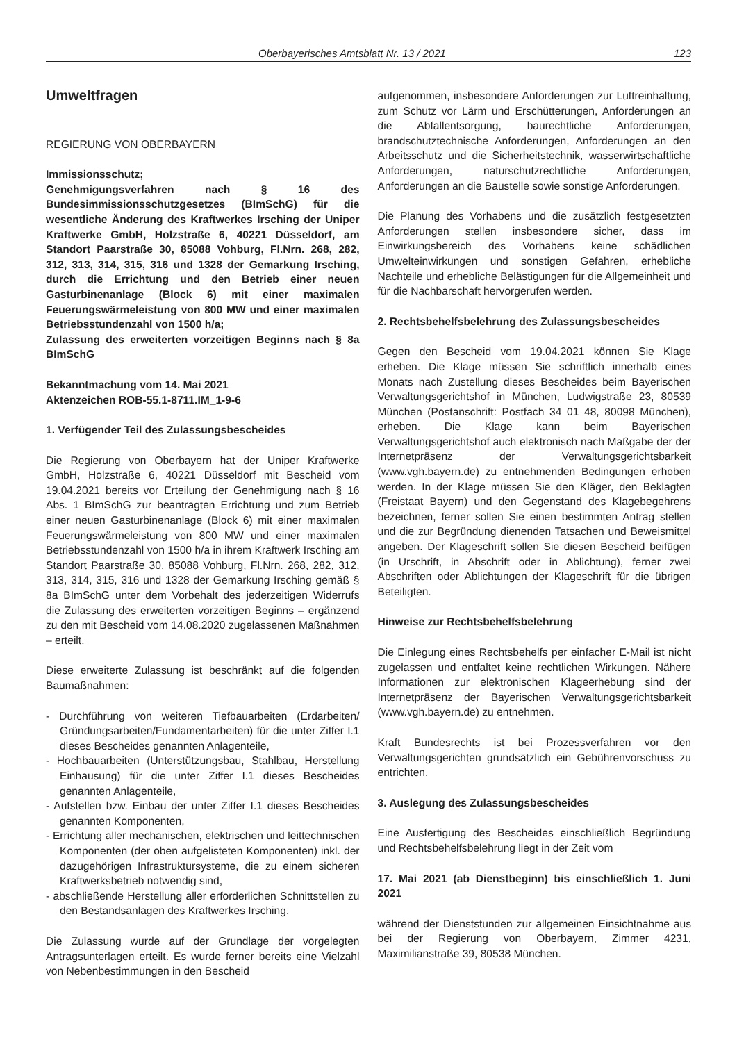Oberbayerisches Amtsblatt Nr. 13 / 2021 123
Umweltfragen
REGIERUNG VON OBERBAYERN
Immissionsschutz;
Genehmigungsverfahren nach § 16 des Bundesimmissionsschutzgesetzes (BImSchG) für die wesentliche Änderung des Kraftwerkes Irsching der Uniper Kraftwerke GmbH, Holzstraße 6, 40221 Düsseldorf, am Standort Paarstraße 30, 85088 Vohburg, Fl.Nrn. 268, 282, 312, 313, 314, 315, 316 und 1328 der Gemarkung Irsching, durch die Errichtung und den Betrieb einer neuen Gasturbinenanlage (Block 6) mit einer maximalen Feuerungswärmeleistung von 800 MW und einer maximalen Betriebsstundenzahl von 1500 h/a;
Zulassung des erweiterten vorzeitigen Beginns nach § 8a BImSchG
Bekanntmachung vom 14. Mai 2021
Aktenzeichen ROB-55.1-8711.IM_1-9-6
1. Verfügender Teil des Zulassungsbescheides
Die Regierung von Oberbayern hat der Uniper Kraftwerke GmbH, Holzstraße 6, 40221 Düsseldorf mit Bescheid vom 19.04.2021 bereits vor Erteilung der Genehmigung nach § 16 Abs. 1 BImSchG zur beantragten Errichtung und zum Betrieb einer neuen Gasturbinenanlage (Block 6) mit einer maximalen Feuerungswärmeleistung von 800 MW und einer maximalen Betriebsstundenzahl von 1500 h/a in ihrem Kraftwerk Irsching am Standort Paarstraße 30, 85088 Vohburg, Fl.Nrn. 268, 282, 312, 313, 314, 315, 316 und 1328 der Gemarkung Irsching gemäß § 8a BImSchG unter dem Vorbehalt des jederzeitigen Widerrufs die Zulassung des erweiterten vorzeitigen Beginns – ergänzend zu den mit Bescheid vom 14.08.2020 zugelassenen Maßnahmen – erteilt.
Diese erweiterte Zulassung ist beschränkt auf die folgenden Baumaßnahmen:
- Durchführung von weiteren Tiefbauarbeiten (Erdarbeiten/ Gründungsarbeiten/Fundamentarbeiten) für die unter Ziffer I.1 dieses Bescheides genannten Anlagenteile,
- Hochbauarbeiten (Unterstützungsbau, Stahlbau, Herstellung Einhausung) für die unter Ziffer I.1 dieses Bescheides genannten Anlagenteile,
- Aufstellen bzw. Einbau der unter Ziffer I.1 dieses Bescheides genannten Komponenten,
- Errichtung aller mechanischen, elektrischen und leittechnischen Komponenten (der oben aufgelisteten Komponenten) inkl. der dazugehörigen Infrastruktursysteme, die zu einem sicheren Kraftwerksbetrieb notwendig sind,
- abschließende Herstellung aller erforderlichen Schnittstellen zu den Bestandsanlagen des Kraftwerkes Irsching.
Die Zulassung wurde auf der Grundlage der vorgelegten Antragsunterlagen erteilt. Es wurde ferner bereits eine Vielzahl von Nebenbestimmungen in den Bescheid
aufgenommen, insbesondere Anforderungen zur Luftreinhaltung, zum Schutz vor Lärm und Erschütterungen, Anforderungen an die Abfallentsorgung, baurechtliche Anforderungen, brandschutztechnische Anforderungen, Anforderungen an den Arbeitsschutz und die Sicherheitstechnik, wasserwirtschaftliche Anforderungen, naturschutzrechtliche Anforderungen, Anforderungen an die Baustelle sowie sonstige Anforderungen.
Die Planung des Vorhabens und die zusätzlich festgesetzten Anforderungen stellen insbesondere sicher, dass im Einwirkungsbereich des Vorhabens keine schädlichen Umwelteinwirkungen und sonstigen Gefahren, erhebliche Nachteile und erhebliche Belästigungen für die Allgemeinheit und für die Nachbarschaft hervorgerufen werden.
2. Rechtsbehelfsbelehrung des Zulassungsbescheides
Gegen den Bescheid vom 19.04.2021 können Sie Klage erheben. Die Klage müssen Sie schriftlich innerhalb eines Monats nach Zustellung dieses Bescheides beim Bayerischen Verwaltungsgerichtshof in München, Ludwigstraße 23, 80539 München (Postanschrift: Postfach 34 01 48, 80098 München), erheben. Die Klage kann beim Bayerischen Verwaltungsgerichtshof auch elektronisch nach Maßgabe der der Internetpräsenz der Verwaltungsgerichtsbarkeit (www.vgh.bayern.de) zu entnehmenden Bedingungen erhoben werden. In der Klage müssen Sie den Kläger, den Beklagten (Freistaat Bayern) und den Gegenstand des Klagebegehrens bezeichnen, ferner sollen Sie einen bestimmten Antrag stellen und die zur Begründung dienenden Tatsachen und Beweismittel angeben. Der Klageschrift sollen Sie diesen Bescheid beifügen (in Urschrift, in Abschrift oder in Ablichtung), ferner zwei Abschriften oder Ablichtungen der Klageschrift für die übrigen Beteiligten.
Hinweise zur Rechtsbehelfsbelehrung
Die Einlegung eines Rechtsbehelfs per einfacher E-Mail ist nicht zugelassen und entfaltet keine rechtlichen Wirkungen. Nähere Informationen zur elektronischen Klageerhebung sind der Internetpräsenz der Bayerischen Verwaltungsgerichtsbarkeit (www.vgh.bayern.de) zu entnehmen.
Kraft Bundesrechts ist bei Prozessverfahren vor den Verwaltungsgerichten grundsätzlich ein Gebührenvorschuss zu entrichten.
3. Auslegung des Zulassungsbescheides
Eine Ausfertigung des Bescheides einschließlich Begründung und Rechtsbehelfsbelehrung liegt in der Zeit vom
17. Mai 2021 (ab Dienstbeginn) bis einschließlich 1. Juni 2021
während der Dienststunden zur allgemeinen Einsichtnahme aus bei der Regierung von Oberbayern, Zimmer 4231, Maximilianstraße 39, 80538 München.